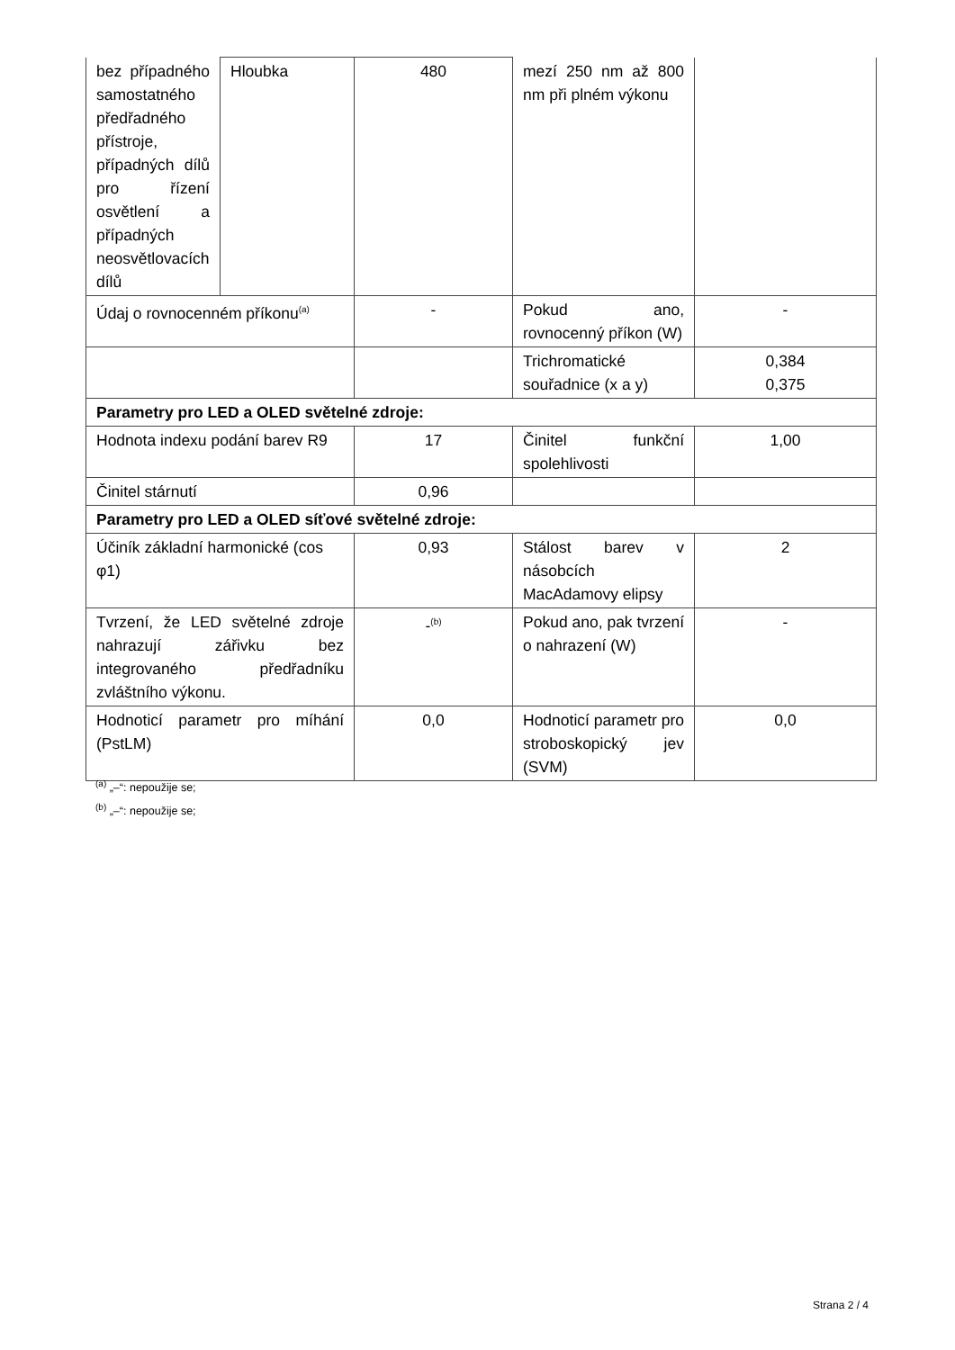| bez případného samostatného předřadného přístroje, případných dílů pro řízení osvětlení a případných neosvětlovacích dílů | Hloubka | 480 | mezí 250 nm až 800 nm při plném výkonu | |
| Údaj o rovnocenném příkonu<sup>(a)</sup> | | - | Pokud ano, rovnocenný příkon (W) | - |
| | | | Trichromatické souřadnice (x a y) | 0,384 0,375 |
| Parametry pro LED a OLED světelné zdroje: | | | | |
| Hodnota indexu podání barev R9 | | 17 | Činitel funkční spolehlivosti | 1,00 |
| Činitel stárnutí | | 0,96 | | |
| Parametry pro LED a OLED síťové světelné zdroje: | | | | |
| Účiník základní harmonické (cos φ1) | | 0,93 | Stálost barev v násobcích MacAdamovy elipsy | 2 |
| Tvrzení, že LED světelné zdroje nahrazují zářivku bez integrovaného předřadníku zvláštního výkonu. | | -<sup>(b)</sup> | Pokud ano, pak tvrzení o nahrazení (W) | - |
| Hodnoticí parametr pro míhání (PstLM) | | 0,0 | Hodnoticí parametr pro stroboskopický jev (SVM) | 0,0 |
<sup>(a)</sup> „–“: nepoužije se;
<sup>(b)</sup> „–“: nepoužije se;
Strana 2 / 4